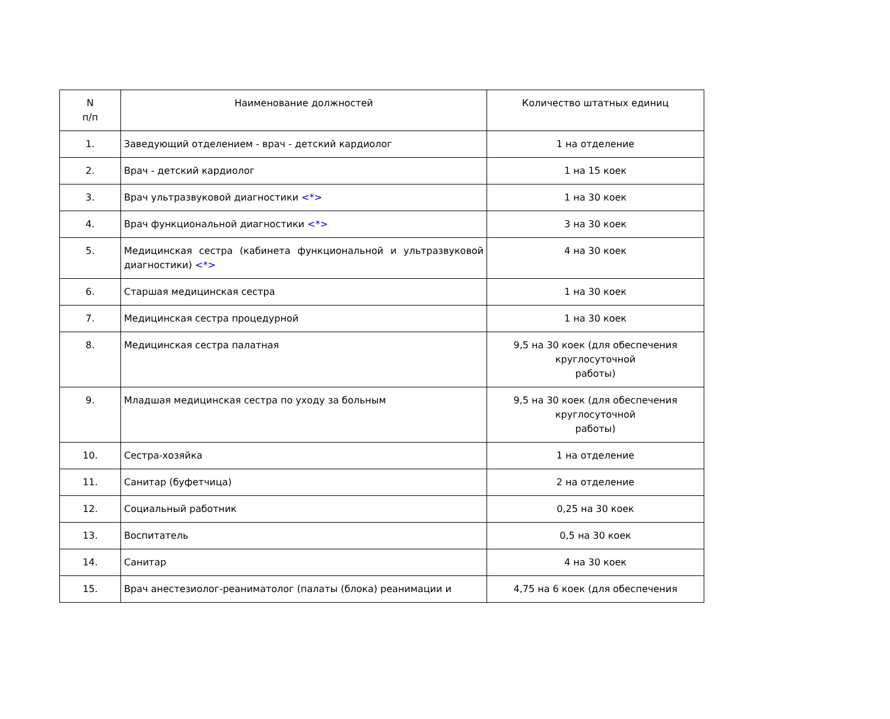| N п/п | Наименование должностей | Количество штатных единиц |
| --- | --- | --- |
| 1. | Заведующий отделением - врач - детский кардиолог | 1 на отделение |
| 2. | Врач - детский кардиолог | 1 на 15 коек |
| 3. | Врач ультразвуковой диагностики <*> | 1 на 30 коек |
| 4. | Врач функциональной диагностики <*> | 3 на 30 коек |
| 5. | Медицинская сестра (кабинета функциональной и ультразвуковой диагностики) <*> | 4 на 30 коек |
| 6. | Старшая медицинская сестра | 1 на 30 коек |
| 7. | Медицинская сестра процедурной | 1 на 30 коек |
| 8. | Медицинская сестра палатная | 9,5 на 30 коек (для обеспечения круглосуточной работы) |
| 9. | Младшая медицинская сестра по уходу за больным | 9,5 на 30 коек (для обеспечения круглосуточной работы) |
| 10. | Сестра-хозяйка | 1 на отделение |
| 11. | Санитар (буфетчица) | 2 на отделение |
| 12. | Социальный работник | 0,25 на 30 коек |
| 13. | Воспитатель | 0,5 на 30 коек |
| 14. | Санитар | 4 на 30 коек |
| 15. | Врач анестезиолог-реаниматолог (палаты (блока) реанимации и | 4,75 на 6 коек (для обеспечения |